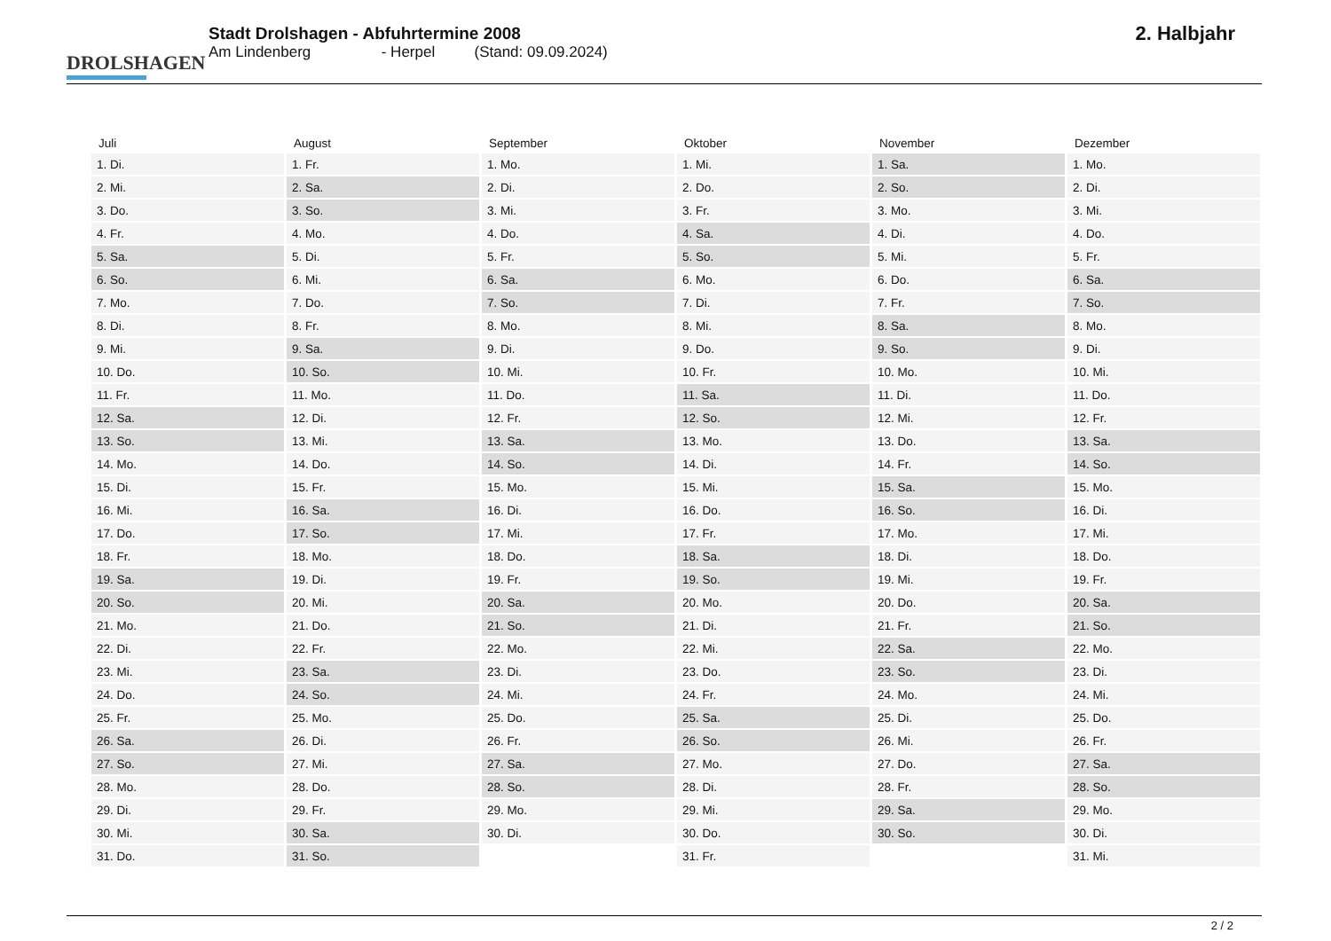DROLSHAGEN
Stadt Drolshagen - Abfuhrtermine 2008
Am Lindenberg - Herpel (Stand: 09.09.2024)
2. Halbjahr
| Juli | August | September | Oktober | November | Dezember |
| --- | --- | --- | --- | --- | --- |
| 1. Di. | 1. Fr. | 1. Mo. | 1. Mi. | 1. Sa. | 1. Mo. |
| 2. Mi. | 2. Sa. | 2. Di. | 2. Do. | 2. So. | 2. Di. |
| 3. Do. | 3. So. | 3. Mi. | 3. Fr. | 3. Mo. | 3. Mi. |
| 4. Fr. | 4. Mo. | 4. Do. | 4. Sa. | 4. Di. | 4. Do. |
| 5. Sa. | 5. Di. | 5. Fr. | 5. So. | 5. Mi. | 5. Fr. |
| 6. So. | 6. Mi. | 6. Sa. | 6. Mo. | 6. Do. | 6. Sa. |
| 7. Mo. | 7. Do. | 7. So. | 7. Di. | 7. Fr. | 7. So. |
| 8. Di. | 8. Fr. | 8. Mo. | 8. Mi. | 8. Sa. | 8. Mo. |
| 9. Mi. | 9. Sa. | 9. Di. | 9. Do. | 9. So. | 9. Di. |
| 10. Do. | 10. So. | 10. Mi. | 10. Fr. | 10. Mo. | 10. Mi. |
| 11. Fr. | 11. Mo. | 11. Do. | 11. Sa. | 11. Di. | 11. Do. |
| 12. Sa. | 12. Di. | 12. Fr. | 12. So. | 12. Mi. | 12. Fr. |
| 13. So. | 13. Mi. | 13. Sa. | 13. Mo. | 13. Do. | 13. Sa. |
| 14. Mo. | 14. Do. | 14. So. | 14. Di. | 14. Fr. | 14. So. |
| 15. Di. | 15. Fr. | 15. Mo. | 15. Mi. | 15. Sa. | 15. Mo. |
| 16. Mi. | 16. Sa. | 16. Di. | 16. Do. | 16. So. | 16. Di. |
| 17. Do. | 17. So. | 17. Mi. | 17. Fr. | 17. Mo. | 17. Mi. |
| 18. Fr. | 18. Mo. | 18. Do. | 18. Sa. | 18. Di. | 18. Do. |
| 19. Sa. | 19. Di. | 19. Fr. | 19. So. | 19. Mi. | 19. Fr. |
| 20. So. | 20. Mi. | 20. Sa. | 20. Mo. | 20. Do. | 20. Sa. |
| 21. Mo. | 21. Do. | 21. So. | 21. Di. | 21. Fr. | 21. So. |
| 22. Di. | 22. Fr. | 22. Mo. | 22. Mi. | 22. Sa. | 22. Mo. |
| 23. Mi. | 23. Sa. | 23. Di. | 23. Do. | 23. So. | 23. Di. |
| 24. Do. | 24. So. | 24. Mi. | 24. Fr. | 24. Mo. | 24. Mi. |
| 25. Fr. | 25. Mo. | 25. Do. | 25. Sa. | 25. Di. | 25. Do. |
| 26. Sa. | 26. Di. | 26. Fr. | 26. So. | 26. Mi. | 26. Fr. |
| 27. So. | 27. Mi. | 27. Sa. | 27. Mo. | 27. Do. | 27. Sa. |
| 28. Mo. | 28. Do. | 28. So. | 28. Di. | 28. Fr. | 28. So. |
| 29. Di. | 29. Fr. | 29. Mo. | 29. Mi. | 29. Sa. | 29. Mo. |
| 30. Mi. | 30. Sa. | 30. Di. | 30. Do. | 30. So. | 30. Di. |
| 31. Do. | 31. So. | | 31. Fr. | | 31. Mi. |
2 / 2